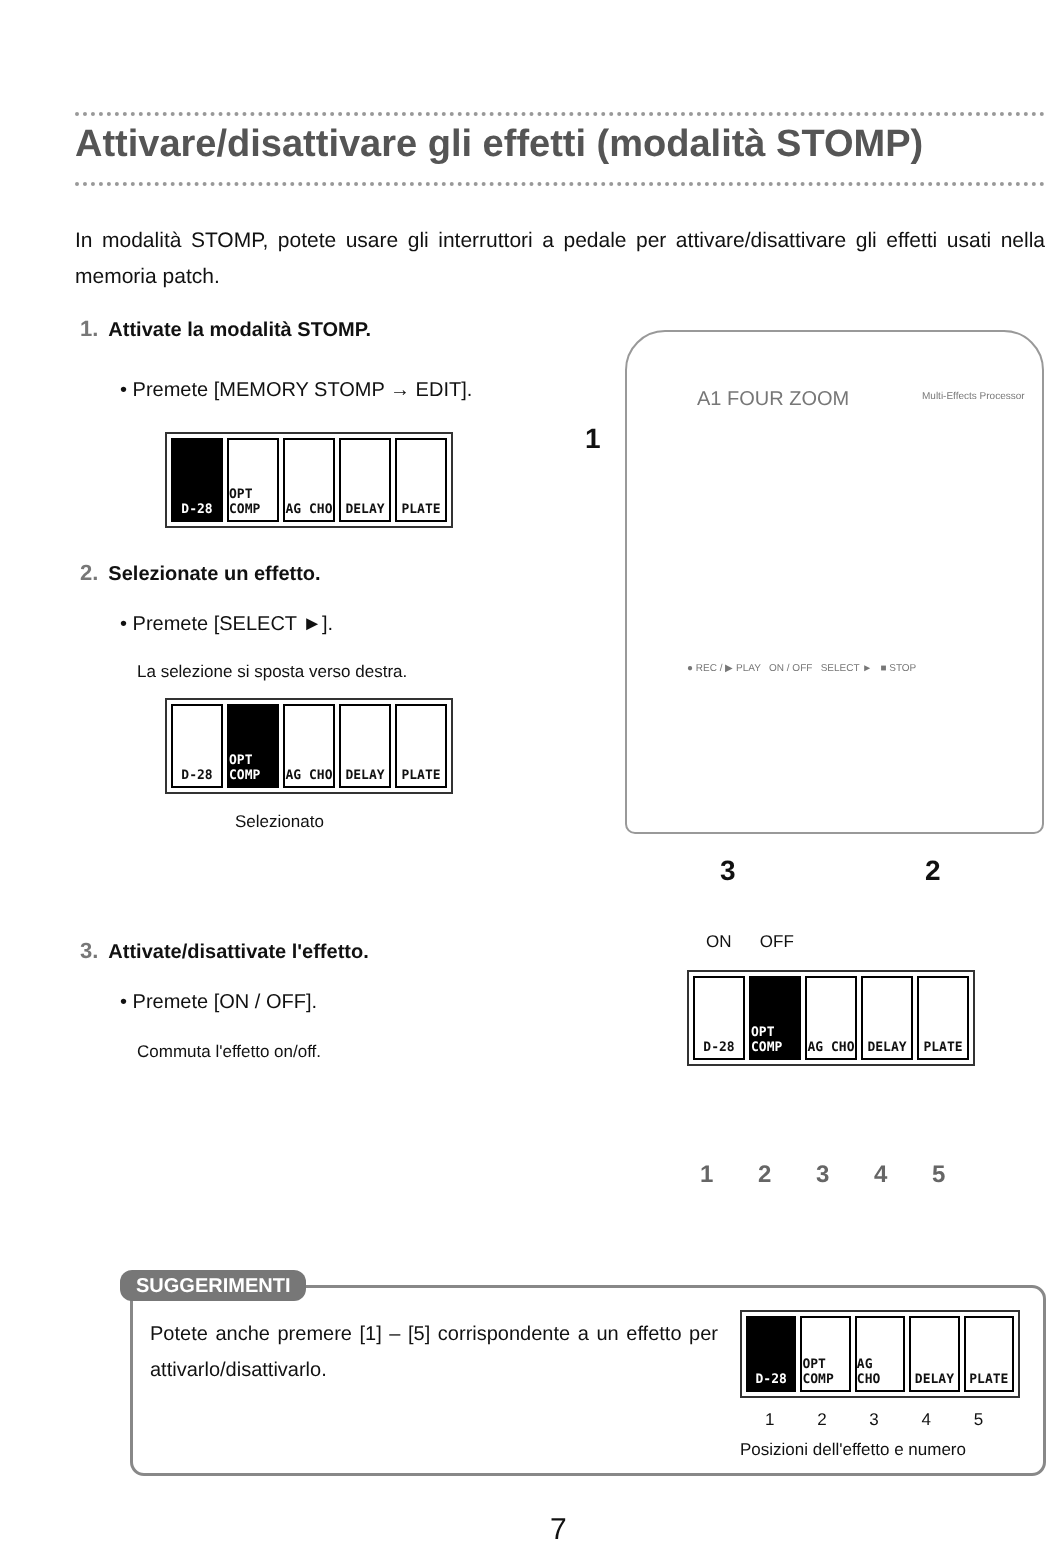Attivare/disattivare gli effetti (modalità STOMP)
In modalità STOMP, potete usare gli interruttori a pedale per attivare/disattivare gli effetti usati nella memoria patch.
1. Attivate la modalità STOMP.
• Premete [MEMORY STOMP → EDIT].
D-28 OPT COMP AG CHO DELAY PLATE
2. Selezionate un effetto.
• Premete [SELECT ►].
La selezione si sposta verso destra.
D-28 OPT COMP AG CHO DELAY PLATE
Selezionato
A1 FOUR ZOOM Multi-Effects Processor
● REC / ▶ PLAY ON / OFF SELECT ► ■ STOP
1
3 2
3. Attivate/disattivate l'effetto.
• Premete [ON / OFF].
Commuta l'effetto on/off.
ON OFF
D-28 OPT COMP AG CHO DELAY PLATE
1 2 3 4 5
SUGGERIMENTI
Potete anche premere [1] – [5] corrispondente a un effetto per attivarlo/disattivarlo.
D-28 OPT COMP AG CHO DELAY PLATE
1 2 3 4 5
Posizioni dell'effetto e numero
7